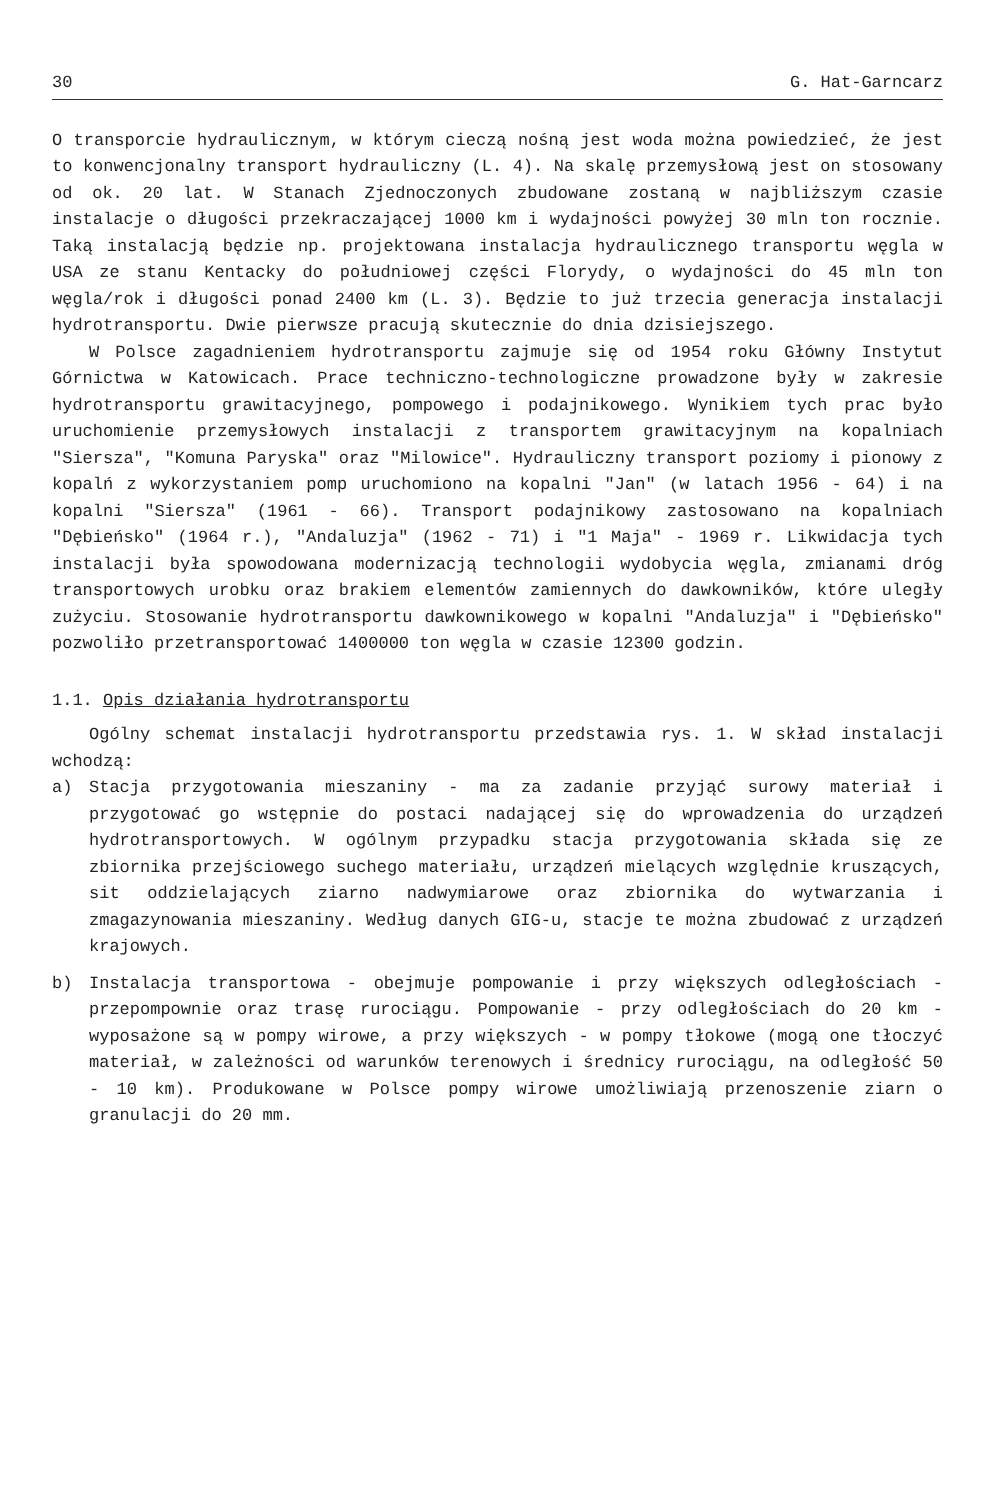30 G. Hat-Garncarz
O transporcie hydraulicznym, w którym cieczą nośną jest woda można powiedzieć, że jest to konwencjonalny transport hydrauliczny (L. 4). Na skalę przemysłową jest on stosowany od ok. 20 lat. W Stanach Zjednoczonych zbudowane zostaną w najbliższym czasie instalacje o długości przekraczającej 1000 km i wydajności powyżej 30 mln ton rocznie. Taką instalacją będzie np. projektowana instalacja hydraulicznego transportu węgla w USA ze stanu Kentacky do południowej części Florydy, o wydajności do 45 mln ton węgla/rok i długości ponad 2400 km (L. 3). Będzie to już trzecia generacja instalacji hydrotransportu. Dwie pierwsze pracują skutecznie do dnia dzisiejszego.
W Polsce zagadnieniem hydrotransportu zajmuje się od 1954 roku Główny Instytut Górnictwa w Katowicach. Prace techniczno-technologiczne prowadzone były w zakresie hydrotransportu grawitacyjnego, pompowego i podajnikowego. Wynikiem tych prac było uruchomienie przemysłowych instalacji z transportem grawitacyjnym na kopalniach "Siersza", "Komuna Paryska" oraz "Milowice". Hydrauliczny transport poziomy i pionowy z kopalń z wykorzystaniem pomp uruchomiono na kopalni "Jan" (w latach 1956 - 64) i na kopalni "Siersza" (1961 - 66). Transport podajnikowy zastosowano na kopalniach "Dębieńsko" (1964 r.), "Andaluzja" (1962 - 71) i "1 Maja" - 1969 r. Likwidacja tych instalacji była spowodowana modernizacją technologii wydobycia węgla, zmianami dróg transportowych urobku oraz brakiem elementów zamiennych do dawkowników, które uległy zużyciu. Stosowanie hydrotransportu dawkownikowego w kopalni "Andaluzja" i "Dębieńsko" pozwoliło przetransportować 1400000 ton węgla w czasie 12300 godzin.
1.1. Opis działania hydrotransportu
Ogólny schemat instalacji hydrotransportu przedstawia rys. 1. W skład instalacji wchodzą:
a) Stacja przygotowania mieszaniny - ma za zadanie przyjąć surowy materiał i przygotować go wstępnie do postaci nadającej się do wprowadzenia do urządzeń hydrotransportowych. W ogólnym przypadku stacja przygotowania składa się ze zbiornika przejściowego suchego materiału, urządzeń mielących względnie kruszących, sit oddzielających ziarno nadwymiarowe oraz zbiornika do wytwarzania i zmagazynowania mieszaniny. Według danych GIG-u, stacje te można zbudować z urządzeń krajowych.
b) Instalacja transportowa - obejmuje pompowanie i przy większych odległościach - przepompownie oraz trasę rurociągu. Pompowanie - przy odległościach do 20 km - wyposażone są w pompy wirowe, a przy większych - w pompy tłokowe (mogą one tłoczyć materiał, w zależności od warunków terenowych i średnicy rurociągu, na odległość 50 - 10 km). Produkowane w Polsce pompy wirowe umożliwiają przenoszenie ziarn o granulacji do 20 mm.